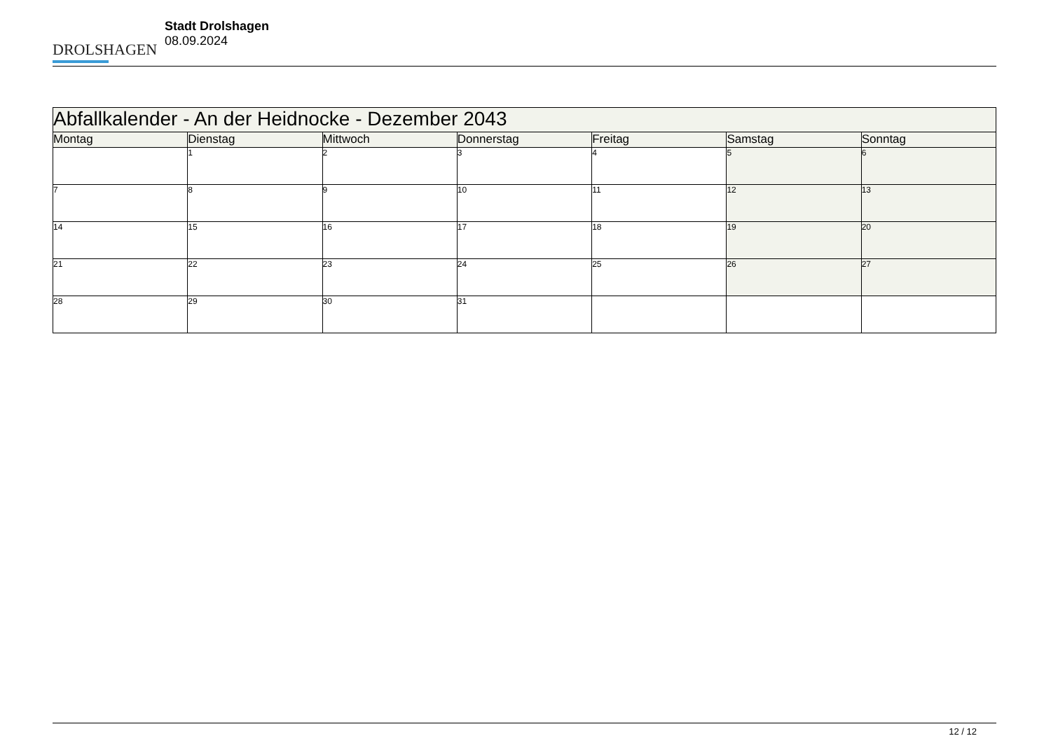DROLSHAGEN
Stadt Drolshagen
08.09.2024
| Abfallkalender - An der Heidnocke - Dezember 2043 | | | | | | |
| --- | --- | --- | --- | --- | --- | --- |
| Montag | Dienstag | Mittwoch | Donnerstag | Freitag | Samstag | Sonntag |
| | 1 | 2 | 3 | 4 | 5 | 6 |
| 7 | 8 | 9 | 10 | 11 | 12 | 13 |
| 14 | 15 | 16 | 17 | 18 | 19 | 20 |
| 21 | 22 | 23 | 24 | 25 | 26 | 27 |
| 28 | 29 | 30 | 31 | | | |
12 / 12